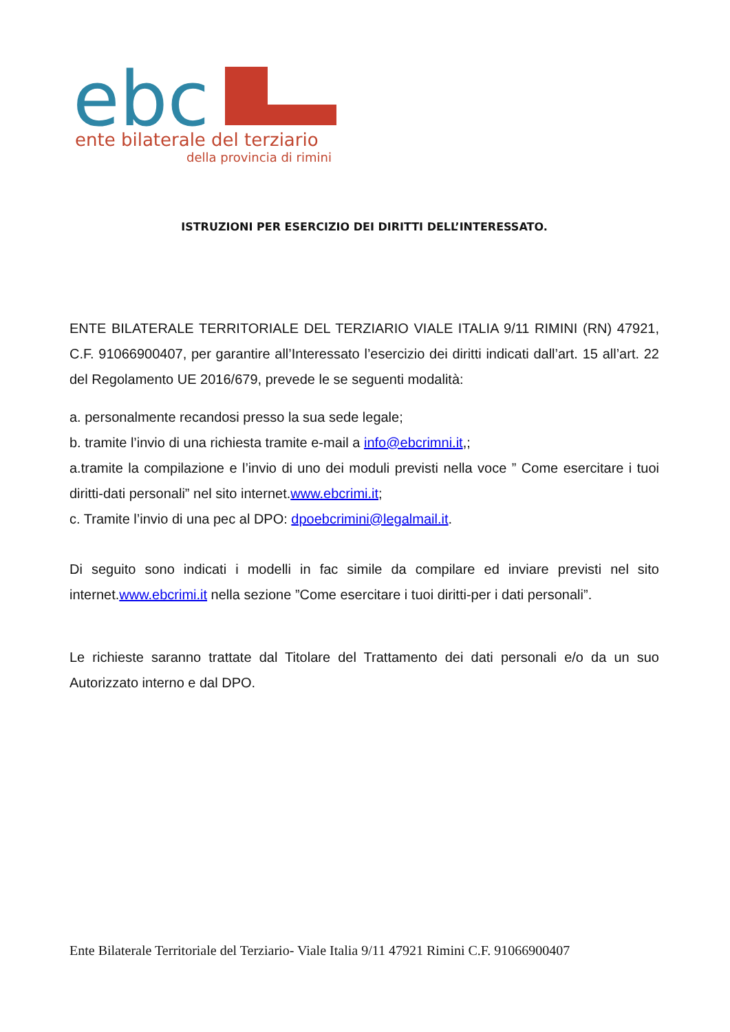ebc
ente bilaterale del terziario
della provincia di rimini
ISTRUZIONI PER ESERCIZIO DEI DIRITTI DELL’INTERESSATO.
ENTE BILATERALE TERRITORIALE DEL TERZIARIO VIALE ITALIA 9/11 RIMINI (RN) 47921, C.F. 91066900407, per garantire all’Interessato l’esercizio dei diritti indicati dall’art. 15 all’art. 22 del Regolamento UE 2016/679, prevede le se seguenti modalità:
a. personalmente recandosi presso la sua sede legale;
b. tramite l’invio di una richiesta tramite e-mail a info@ebcrimni.it,;
a.tramite la compilazione e l’invio di uno dei moduli previsti nella voce ” Come esercitare i tuoi diritti-dati personali” nel sito internet.www.ebcrimi.it;
c. Tramite l’invio di una pec al DPO: dpoebcrimini@legalmail.it.
Di seguito sono indicati i modelli in fac simile da compilare ed inviare previsti nel sito internet.www.ebcrimi.it nella sezione ”Come esercitare i tuoi diritti-per i dati personali”.
Le richieste saranno trattate dal Titolare del Trattamento dei dati personali e/o da un suo Autorizzato interno e dal DPO.
Ente Bilaterale Territoriale del Terziario- Viale Italia 9/11 47921 Rimini C.F. 91066900407